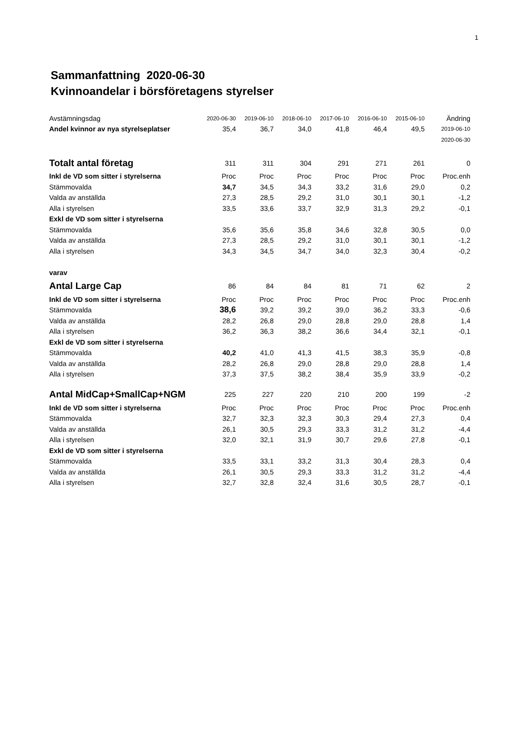1
Sammanfattning 2020-06-30
Kvinnoandelar i börsföretagens styrelser
| Avstämningsdag | 2020-06-30 | 2019-06-10 | 2018-06-10 | 2017-06-10 | 2016-06-10 | 2015-06-10 | Ändring |
| Andel kvinnor av nya styrelseplatser | 35,4 | 36,7 | 34,0 | 41,8 | 46,4 | 49,5 | 2019-06-10 |
| | | | | | | | 2020-06-30 |
| Totalt antal företag | 311 | 311 | 304 | 291 | 271 | 261 | 0 |
| Inkl de VD som sitter i styrelserna | Proc | Proc | Proc | Proc | Proc | Proc | Proc.enh |
| Stämmovalda | 34,7 | 34,5 | 34,3 | 33,2 | 31,6 | 29,0 | 0,2 |
| Valda av anställda | 27,3 | 28,5 | 29,2 | 31,0 | 30,1 | 30,1 | -1,2 |
| Alla i styrelsen | 33,5 | 33,6 | 33,7 | 32,9 | 31,3 | 29,2 | -0,1 |
| Exkl de VD som sitter i styrelserna | | | | | | | |
| Stämmovalda | 35,6 | 35,6 | 35,8 | 34,6 | 32,8 | 30,5 | 0,0 |
| Valda av anställda | 27,3 | 28,5 | 29,2 | 31,0 | 30,1 | 30,1 | -1,2 |
| Alla i styrelsen | 34,3 | 34,5 | 34,7 | 34,0 | 32,3 | 30,4 | -0,2 |
| varav | | | | | | | |
| Antal Large Cap | 86 | 84 | 84 | 81 | 71 | 62 | 2 |
| Inkl de VD som sitter i styrelserna | Proc | Proc | Proc | Proc | Proc | Proc | Proc.enh |
| Stämmovalda | 38,6 | 39,2 | 39,2 | 39,0 | 36,2 | 33,3 | -0,6 |
| Valda av anställda | 28,2 | 26,8 | 29,0 | 28,8 | 29,0 | 28,8 | 1,4 |
| Alla i styrelsen | 36,2 | 36,3 | 38,2 | 36,6 | 34,4 | 32,1 | -0,1 |
| Exkl de VD som sitter i styrelserna | | | | | | | |
| Stämmovalda | 40,2 | 41,0 | 41,3 | 41,5 | 38,3 | 35,9 | -0,8 |
| Valda av anställda | 28,2 | 26,8 | 29,0 | 28,8 | 29,0 | 28,8 | 1,4 |
| Alla i styrelsen | 37,3 | 37,5 | 38,2 | 38,4 | 35,9 | 33,9 | -0,2 |
| Antal MidCap+SmallCap+NGM | 225 | 227 | 220 | 210 | 200 | 199 | -2 |
| Inkl de VD som sitter i styrelserna | Proc | Proc | Proc | Proc | Proc | Proc | Proc.enh |
| Stämmovalda | 32,7 | 32,3 | 32,3 | 30,3 | 29,4 | 27,3 | 0,4 |
| Valda av anställda | 26,1 | 30,5 | 29,3 | 33,3 | 31,2 | 31,2 | -4,4 |
| Alla i styrelsen | 32,0 | 32,1 | 31,9 | 30,7 | 29,6 | 27,8 | -0,1 |
| Exkl de VD som sitter i styrelserna | | | | | | | |
| Stämmovalda | 33,5 | 33,1 | 33,2 | 31,3 | 30,4 | 28,3 | 0,4 |
| Valda av anställda | 26,1 | 30,5 | 29,3 | 33,3 | 31,2 | 31,2 | -4,4 |
| Alla i styrelsen | 32,7 | 32,8 | 32,4 | 31,6 | 30,5 | 28,7 | -0,1 |